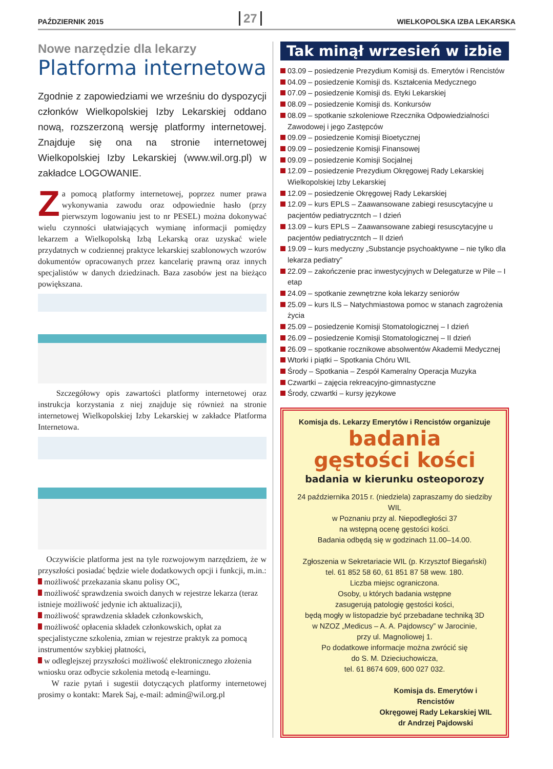PAŹDZIERNIK 2015 27 WIELKOPOLSKA IZBA LEKARSKA
Nowe narzędzie dla lekarzy
Platforma internetowa
Zgodnie z zapowiedziami we wrześniu do dyspozycji członków Wielkopolskiej Izby Lekarskiej oddano nową, rozszerzoną wersję platformy internetowej. Znajduje się ona na stronie internetowej Wielkopolskiej Izby Lekarskiej (www.wil.org.pl) w zakładce LOGOWANIE.
Za pomocą platformy internetowej, poprzez numer prawa wykonywania zawodu oraz odpowiednie hasło (przy pierwszym logowaniu jest to nr PESEL) można dokonywać wielu czynności ułatwiających wymianę informacji pomiędzy lekarzem a Wielkopolską Izbą Lekarską oraz uzyskać wiele przydatnych w codziennej praktyce lekarskiej szablonowych wzorów dokumentów opracowanych przez kancelarię prawną oraz innych specjalistów w danych dziedzinach. Baza zasobów jest na bieżąco powiększana.
Szczegółowy opis zawartości platformy internetowej oraz instrukcja korzystania z niej znajduje się również na stronie internetowej Wielkopolskiej Izby Lekarskiej w zakładce Platforma Internetowa.
Oczywiście platforma jest na tyle rozwojowym narzędziem, że w przyszłości posiadać będzie wiele dodatkowych opcji i funkcji, m.in.:
możliwość przekazania skanu polisy OC,
możliwość sprawdzenia swoich danych w rejestrze lekarza (teraz istnieje możliwość jedynie ich aktualizacji),
możliwość sprawdzenia składek członkowskich,
możliwość opłacenia składek członkowskich, opłat za specjalistyczne szkolenia, zmian w rejestrze praktyk za pomocą instrumentów szybkiej płatności,
w odleglejszej przyszłości możliwość elektronicznego złożenia wniosku oraz odbycie szkolenia metodą e-learningu.
W razie pytań i sugestii dotyczących platformy internetowej prosimy o kontakt: Marek Saj, e-mail: admin@wil.org.pl
Tak minął wrzesień w izbie
03.09 – posiedzenie Prezydium Komisji ds. Emerytów i Rencistów
04.09 – posiedzenie Komisji ds. Kształcenia Medycznego
07.09 – posiedzenie Komisji ds. Etyki Lekarskiej
08.09 – posiedzenie Komisji ds. Konkursów
08.09 – spotkanie szkoleniowe Rzecznika Odpowiedzialności Zawodowej i jego Zastępców
09.09 – posiedzenie Komisji Bioetycznej
09.09 – posiedzenie Komisji Finansowej
09.09 – posiedzenie Komisji Socjalnej
12.09 – posiedzenie Prezydium Okręgowej Rady Lekarskiej Wielkopolskiej Izby Lekarskiej
12.09 – posiedzenie Okręgowej Rady Lekarskiej
12.09 – kurs EPLS – Zaawansowane zabiegi resuscytacyjne u pacjentów pediatryczntch – I dzień
13.09 – kurs EPLS – Zaawansowane zabiegi resuscytacyjne u pacjentów pediatryczntch – II dzień
19.09 – kurs medyczny „Substancje psychoaktywne – nie tylko dla lekarza pediatry”
22.09 – zakończenie prac inwestycyjnych w Delegaturze w Pile – I etap
24.09 – spotkanie zewnętrzne koła lekarzy seniorów
25.09 – kurs ILS – Natychmiastowa pomoc w stanach zagrożenia życia
25.09 – posiedzenie Komisji Stomatologicznej – I dzień
26.09 – posiedzenie Komisji Stomatologicznej – II dzień
26.09 – spotkanie rocznikowe absolwentów Akademii Medycznej
Wtorki i piątki – Spotkania Chóru WIL
Środy – Spotkania – Zespół Kameralny Operacja Muzyka
Czwartki – zajęcia rekreacyjno-gimnastyczne
Środy, czwartki – kursy językowe
Komisja ds. Lekarzy Emerytów i Rencistów organizuje
badania
gęstości kości
badania w kierunku osteoporozy
24 października 2015 r. (niedziela) zapraszamy do siedziby WIL
w Poznaniu przy al. Niepodległości 37
na wstępną ocenę gęstości kości.
Badania odbędą się w godzinach 11.00–14.00.
Zgłoszenia w Sekretariacie WIL (p. Krzysztof Biegański)
tel. 61 852 58 60, 61 851 87 58 wew. 180.
Liczba miejsc ograniczona.
Osoby, u których badania wstępne
zasugerują patologię gęstości kości,
będą mogły w listopadzie być przebadane techniką 3D
w NZOZ „Medicus – A. A. Pajdowscy” w Jarocinie,
przy ul. Magnoliowej 1.
Po dodatkowe informacje można zwrócić się
do S. M. Dzieciuchowicza,
tel. 61 8674 609, 600 027 032.
Komisja ds. Emerytów i Rencistów
Okręgowej Rady Lekarskiej WIL
dr Andrzej Pajdowski